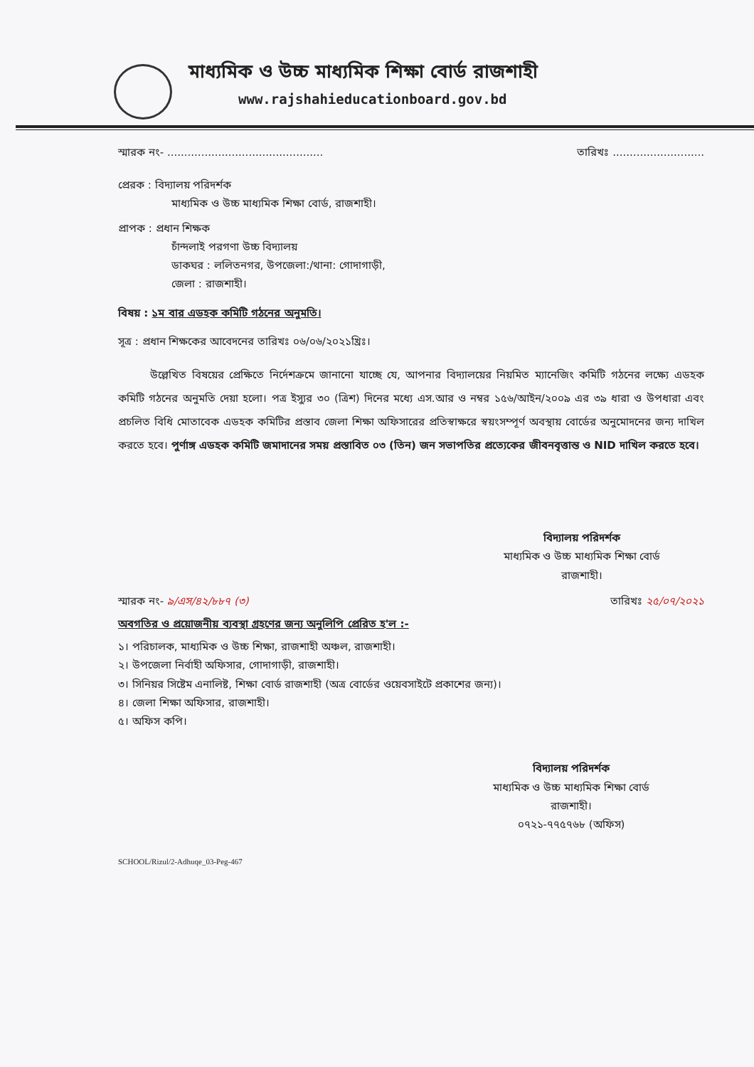মাধ্যমিক ও উচ্চ মাধ্যমিক শিক্ষা বোর্ড রাজশাহী
www.rajshahieducationboard.gov.bd
স্মারক নং- .............................................. তারিখঃ ...........................
প্রেরক : বিদ্যালয় পরিদর্শক
মাধ্যমিক ও উচ্চ মাধ্যমিক শিক্ষা বোর্ড, রাজশাহী।
প্রাপক : প্রধান শিক্ষক
চাঁন্দলাই পরগণা উচ্চ বিদ্যালয়
ডাকঘর : ললিতনগর, উপজেলা:/থানা: গোদাগাড়ী,
জেলা : রাজশাহী।
বিষয় : ১ম বার এডহক কমিটি গঠনের অনুমতি।
সূত্র : প্রধান শিক্ষকের আবেদনের তারিখঃ ০৬/০৬/২০২১খ্রিঃ।
উল্লেখিত বিষয়ের প্রেক্ষিতে নির্দেশক্রমে জানানো যাচ্ছে যে, আপনার বিদ্যালয়ের নিয়মিত ম্যানেজিং কমিটি গঠনের লক্ষ্যে এডহক কমিটি গঠনের অনুমতি দেয়া হলো। পত্র ইস্যুর ৩০ (ত্রিশ) দিনের মধ্যে এস.আর ও নম্বর ১৫৬/আইন/২০০৯ এর ৩৯ ধারা ও উপধারা এবং প্রচলিত বিধি মোতাবেক এডহক কমিটির প্রস্তাব জেলা শিক্ষা অফিসারের প্রতিস্বাক্ষরে স্বয়ংসম্পূর্ণ অবস্থায় বোর্ডের অনুমোদনের জন্য দাখিল করতে হবে। পুর্ণাঙ্গ এডহক কমিটি জমাদানের সময় প্রস্তাবিত ০৩ (তিন) জন সভাপতির প্রত্যেকের জীবনবৃত্তান্ত ও NID দাখিল করতে হবে।
বিদ্যালয় পরিদর্শক
মাধ্যমিক ও উচ্চ মাধ্যমিক শিক্ষা বোর্ড
রাজশাহী।
স্মারক নং- ৯/এস/৪২/৮৮৭ (৩) তারিখঃ ২৫/০৭/২০২১
অবগতির ও প্রয়োজনীয় ব্যবস্থা গ্রহণের জন্য অনুলিপি প্রেরিত হ'ল :-
১। পরিচালক, মাধ্যমিক ও উচ্চ শিক্ষা, রাজশাহী অঞ্চল, রাজশাহী।
২। উপজেলা নির্বাহী অফিসার, গোদাগাড়ী, রাজশাহী।
৩। সিনিয়র সিষ্টেম এনালিষ্ট, শিক্ষা বোর্ড রাজশাহী (অত্র বোর্ডের ওয়েবসাইটে প্রকাশের জন্য)।
৪। জেলা শিক্ষা অফিসার, রাজশাহী।
৫। অফিস কপি।
বিদ্যালয় পরিদর্শক
মাধ্যমিক ও উচ্চ মাধ্যমিক শিক্ষা বোর্ড
রাজশাহী।
০৭২১-৭৭৫৭৬৮ (অফিস)
SCHOOL/Rizul/2-Adhuqe_03-Peg-467